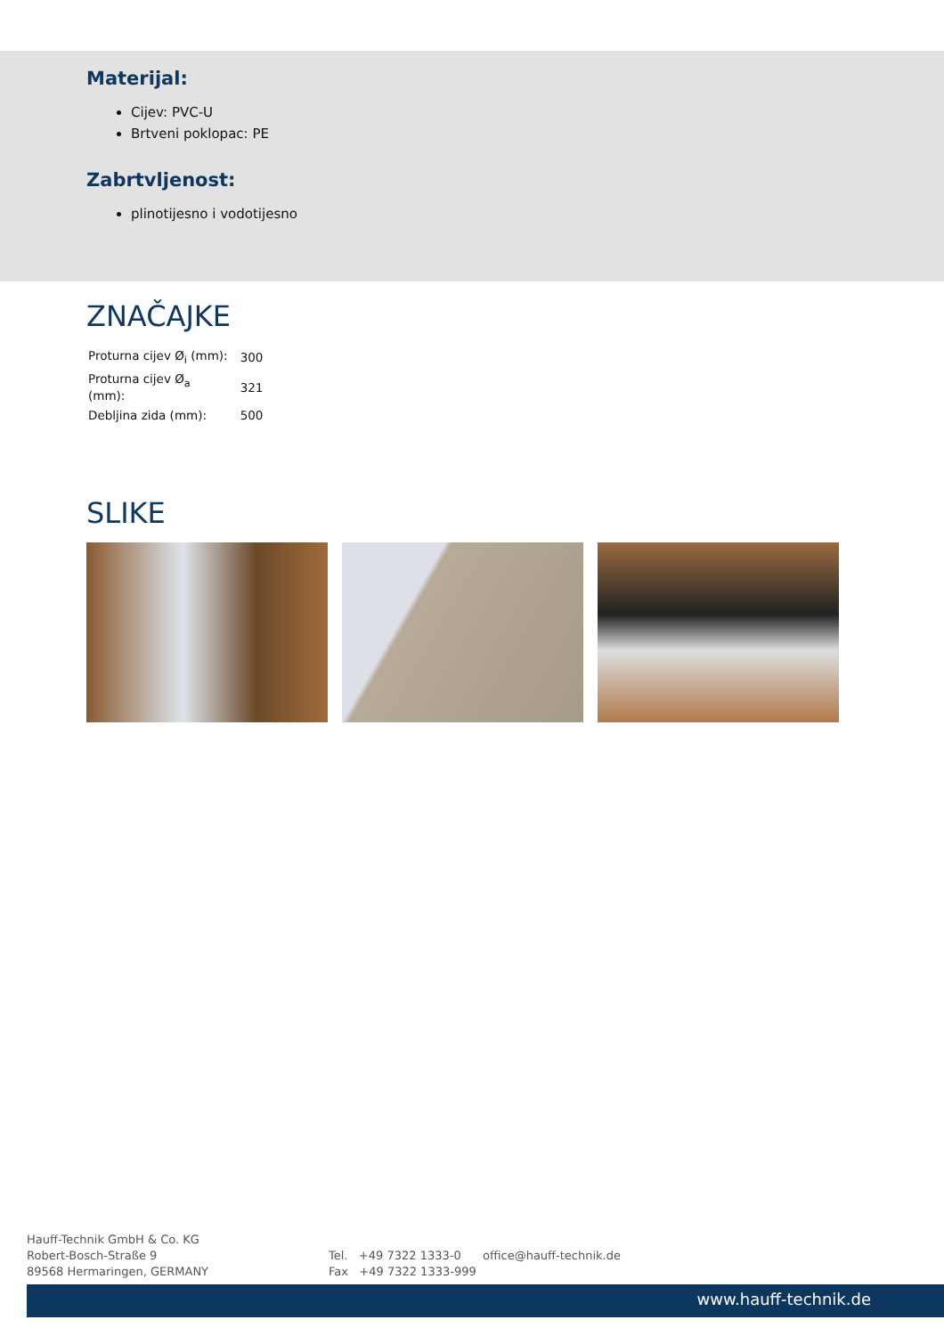Materijal:
Cijev: PVC-U
Brtveni poklopac: PE
Zabrtvljenost:
plinotijesno i vodotijesno
ZNAČAJKE
| Proturna cijev Ø<sub>i</sub> (mm): | 300 |
| Proturna cijev Ø<sub>a</sub> (mm): | 321 |
| Debljina zida (mm): | 500 |
SLIKE
Hauff-Technik GmbH & Co. KG
Robert-Bosch-Straße 9
89568 Hermaringen, GERMANY
Tel. +49 7322 1333-0
Fax +49 7322 1333-999
office@hauff-technik.de
www.hauff-technik.de